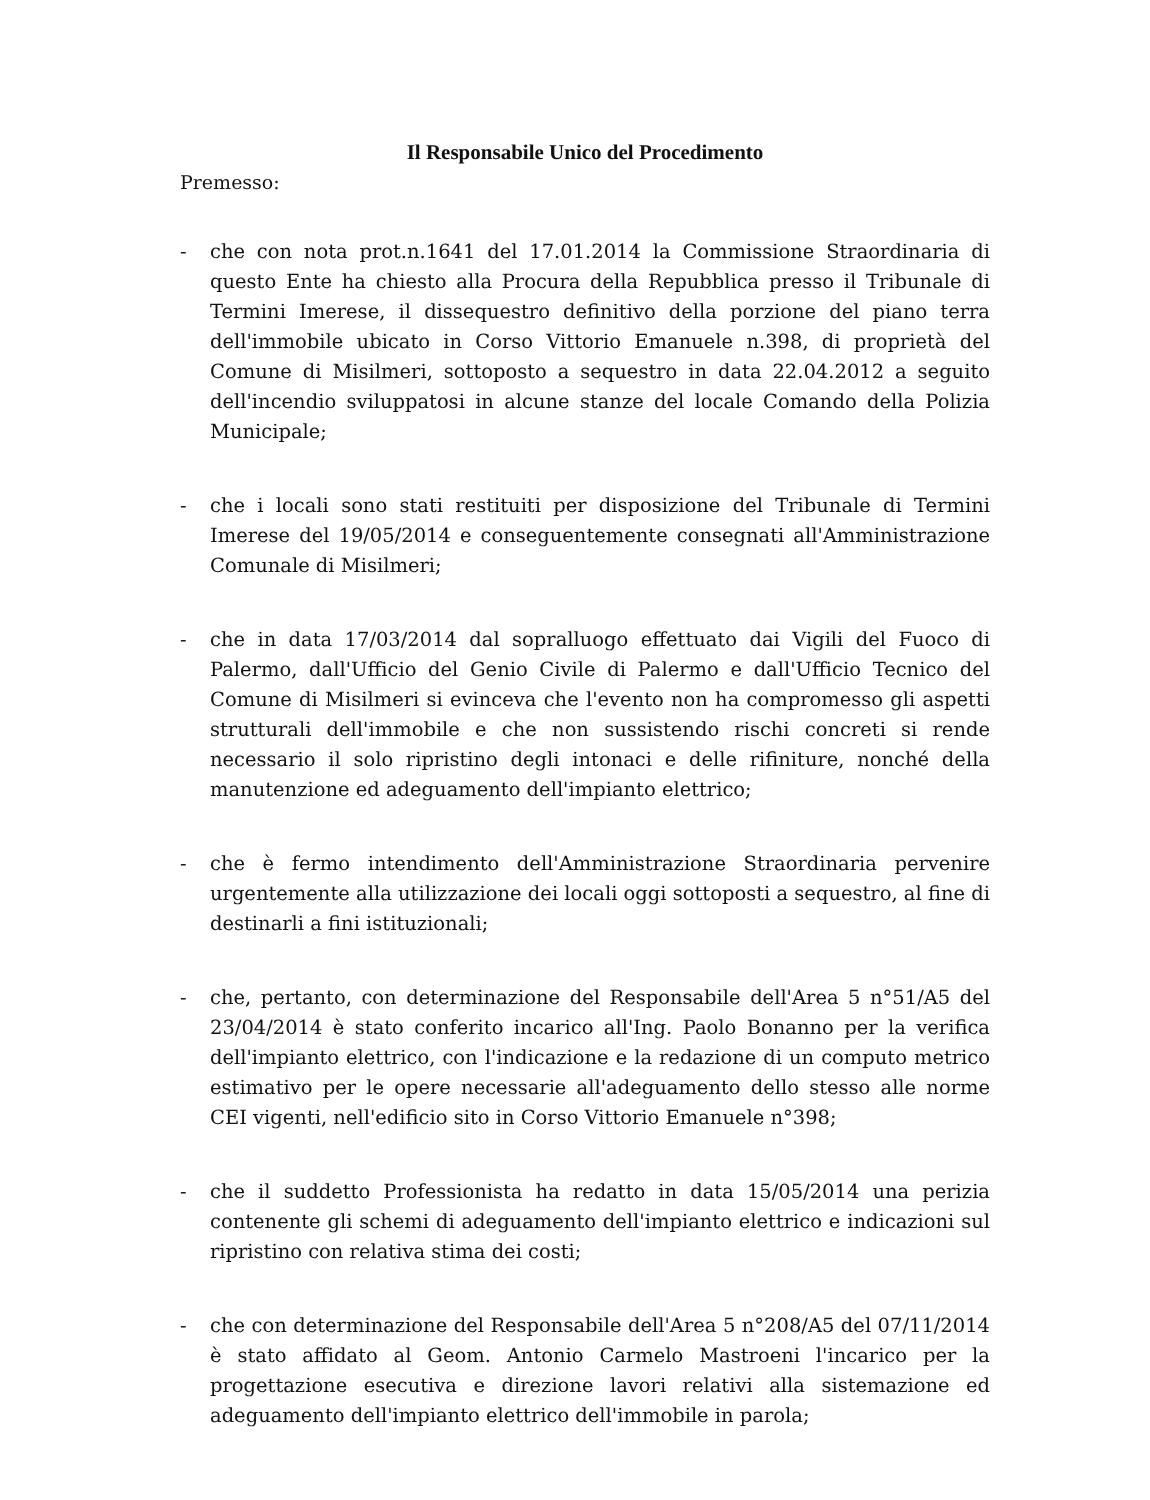Il Responsabile Unico del Procedimento
Premesso:
- che con nota prot.n.1641 del 17.01.2014 la Commissione Straordinaria di questo Ente ha chiesto alla Procura della Repubblica presso il Tribunale di Termini Imerese, il dissequestro definitivo della porzione del piano terra dell'immobile ubicato in Corso Vittorio Emanuele n.398, di proprietà del Comune di Misilmeri, sottoposto a sequestro in data 22.04.2012 a seguito dell'incendio sviluppatosi in alcune stanze del locale Comando della Polizia Municipale;
- che i locali sono stati restituiti per disposizione del Tribunale di Termini Imerese del 19/05/2014 e conseguentemente consegnati all'Amministrazione Comunale di Misilmeri;
- che in data 17/03/2014 dal sopralluogo effettuato dai Vigili del Fuoco di Palermo, dall'Ufficio del Genio Civile di Palermo e dall'Ufficio Tecnico del Comune di Misilmeri si evinceva che l'evento non ha compromesso gli aspetti strutturali dell'immobile e che non sussistendo rischi concreti si rende necessario il solo ripristino degli intonaci e delle rifiniture, nonché della manutenzione ed adeguamento dell'impianto elettrico;
- che è fermo intendimento dell'Amministrazione Straordinaria pervenire urgentemente alla utilizzazione dei locali oggi sottoposti a sequestro, al fine di destinarli a fini istituzionali;
- che, pertanto, con determinazione del Responsabile dell'Area 5 n°51/A5 del 23/04/2014 è stato conferito incarico all'Ing. Paolo Bonanno per la verifica dell'impianto elettrico, con l'indicazione e la redazione di un computo metrico estimativo per le opere necessarie all'adeguamento dello stesso alle norme CEI vigenti, nell'edificio sito in Corso Vittorio Emanuele n°398;
- che il suddetto Professionista ha redatto in data 15/05/2014 una perizia contenente gli schemi di adeguamento dell'impianto elettrico e indicazioni sul ripristino con relativa stima dei costi;
- che con determinazione del Responsabile dell'Area 5 n°208/A5 del 07/11/2014 è stato affidato al Geom. Antonio Carmelo Mastroeni l'incarico per la progettazione esecutiva e direzione lavori relativi alla sistemazione ed adeguamento dell'impianto elettrico dell'immobile in parola;